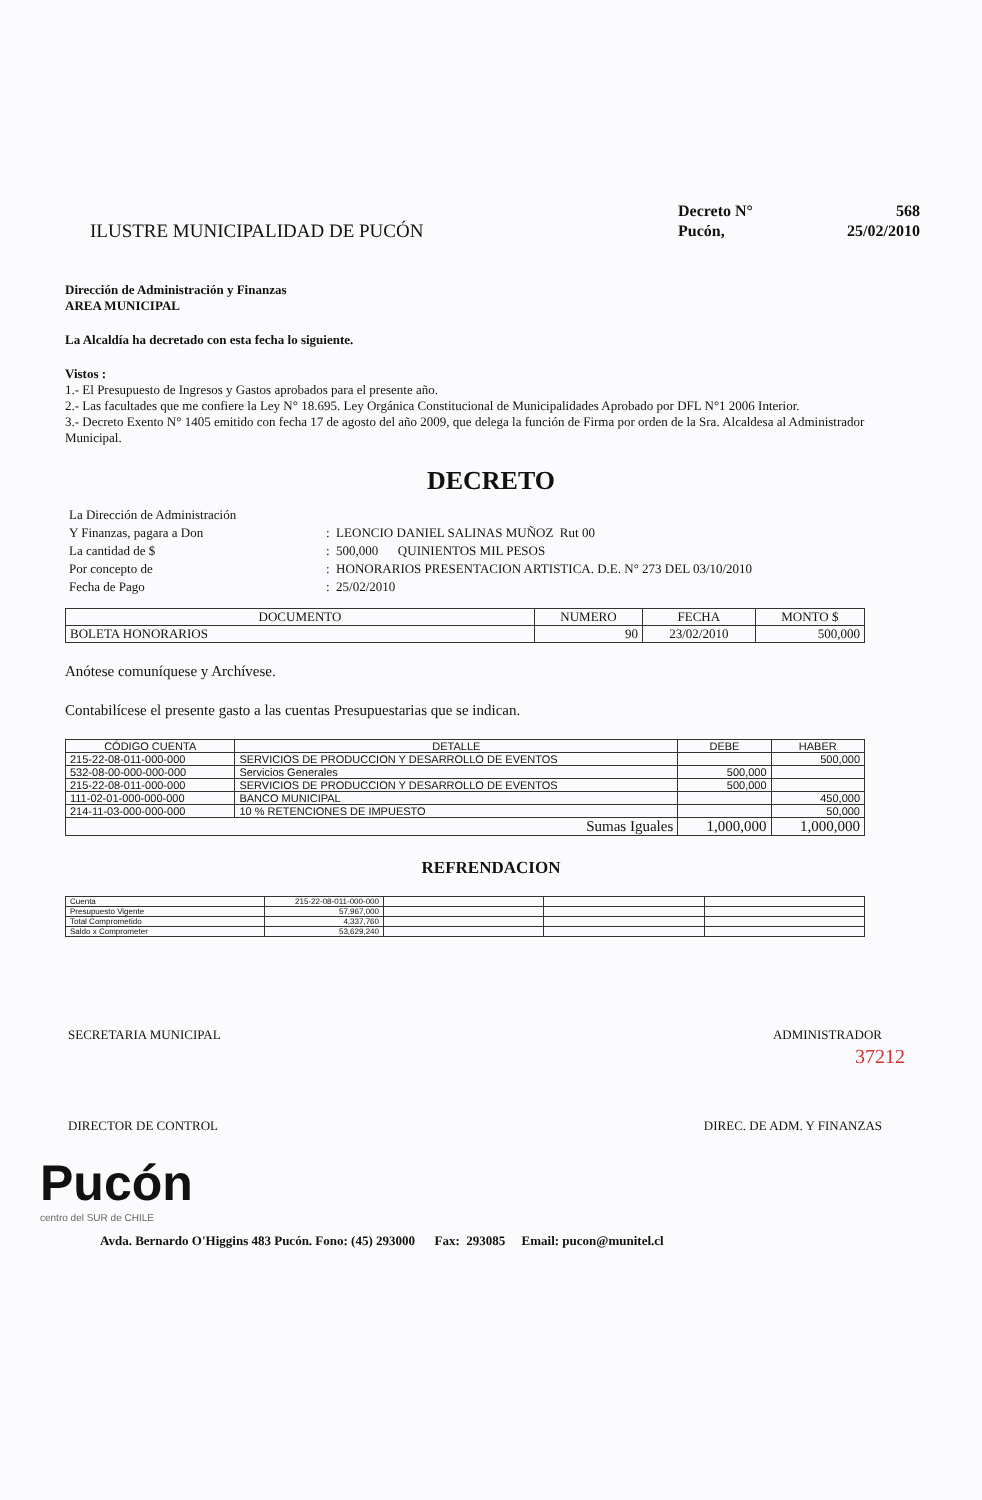ILUSTRE MUNICIPALIDAD DE PUCÓN
| Decreto N° | 568 |
| Pucón, | 25/02/2010 |
Dirección de Administración y Finanzas
AREA MUNICIPAL
La Alcaldía ha decretado con esta fecha lo siguiente.
Vistos :
1.- El Presupuesto de Ingresos y Gastos aprobados para el presente año.
2.- Las facultades que me confiere la Ley N° 18.695. Ley Orgánica Constitucional de Municipalidades Aprobado por DFL N°1 2006 Interior.
3.- Decreto Exento N° 1405 emitido con fecha 17 de agosto del año 2009, que delega la función de Firma por orden de la Sra. Alcaldesa al Administrador Municipal.
DECRETO
| La Dirección de Administración | |
| Y Finanzas, pagara a Don | : LEONCIO DANIEL SALINAS MUÑOZ Rut 00 |
| La cantidad de $ | : 500,000 QUINIENTOS MIL PESOS |
| Por concepto de | : HONORARIOS PRESENTACION ARTISTICA. D.E. N° 273 DEL 03/10/2010 |
| Fecha de Pago | : 25/02/2010 |
| DOCUMENTO | NUMERO | FECHA | MONTO $ |
| --- | --- | --- | --- |
| BOLETA HONORARIOS | 90 | 23/02/2010 | 500,000 |
Anótese comuníquese y Archívese.
Contabilícese el presente gasto a las cuentas Presupuestarias que se indican.
| CÓDIGO CUENTA | DETALLE | DEBE | HABER |
| --- | --- | --- | --- |
| 215-22-08-011-000-000 | SERVICIOS DE PRODUCCION Y DESARROLLO DE EVENTOS | | 500,000 |
| 532-08-00-000-000-000 | Servicios Generales | 500,000 | |
| 215-22-08-011-000-000 | SERVICIOS DE PRODUCCION Y DESARROLLO DE EVENTOS | 500,000 | |
| 111-02-01-000-000-000 | BANCO MUNICIPAL | | 450,000 |
| 214-11-03-000-000-000 | 10 % RETENCIONES DE IMPUESTO | | 50,000 |
| Sumas Iguales | | 1,000,000 | 1,000,000 |
REFRENDACION
| Cuenta | 215-22-08-011-000-000 | | | |
| Presupuesto Vigente | 57,967,000 | | | |
| Total Comprometido | 4,337,760 | | | |
| Saldo x Comprometer | 53,629,240 | | | |
37212
SECRETARIA MUNICIPAL ADMINISTRADOR
DIRECTOR DE CONTROL DIREC. DE ADM. Y FINANZAS
Pucón
centro del SUR de CHILE
Avda. Bernardo O'Higgins 483 Pucón. Fono: (45) 293000 Fax: 293085 Email: pucon@munitel.cl